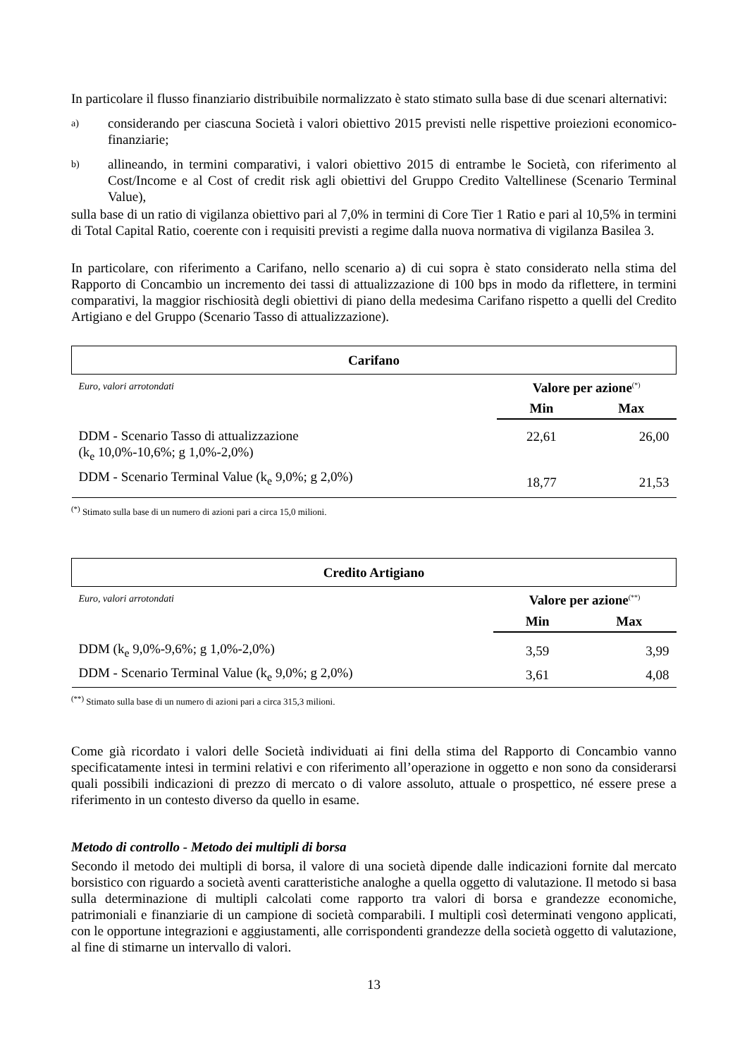In particolare il flusso finanziario distribuibile normalizzato è stato stimato sulla base di due scenari alternativi:
a) considerando per ciascuna Società i valori obiettivo 2015 previsti nelle rispettive proiezioni economico-finanziarie;
b) allineando, in termini comparativi, i valori obiettivo 2015 di entrambe le Società, con riferimento al Cost/Income e al Cost of credit risk agli obiettivi del Gruppo Credito Valtellinese (Scenario Terminal Value),
sulla base di un ratio di vigilanza obiettivo pari al 7,0% in termini di Core Tier 1 Ratio e pari al 10,5% in termini di Total Capital Ratio, coerente con i requisiti previsti a regime dalla nuova normativa di vigilanza Basilea 3.
In particolare, con riferimento a Carifano, nello scenario a) di cui sopra è stato considerato nella stima del Rapporto di Concambio un incremento dei tassi di attualizzazione di 100 bps in modo da riflettere, in termini comparativi, la maggior rischiosità degli obiettivi di piano della medesima Carifano rispetto a quelli del Credito Artigiano e del Gruppo (Scenario Tasso di attualizzazione).
| Carifano | | |
| Euro, valori arrotondati | Valore per azione<sup>(*)</sup> | |
| | Min | Max |
| DDM - Scenario Tasso di attualizzazione (k<sub>e</sub> 10,0%-10,6%; g 1,0%-2,0%) | 22,61 | 26,00 |
| DDM - Scenario Terminal Value (k<sub>e</sub> 9,0%; g 2,0%) | 18,77 | 21,53 |
<sup>(*)</sup> Stimato sulla base di un numero di azioni pari a circa 15,0 milioni.
| Credito Artigiano | | |
| Euro, valori arrotondati | Valore per azione<sup>(**)</sup> | |
| | Min | Max |
| DDM (k<sub>e</sub> 9,0%-9,6%; g 1,0%-2,0%) | 3,59 | 3,99 |
| DDM - Scenario Terminal Value (k<sub>e</sub> 9,0%; g 2,0%) | 3,61 | 4,08 |
<sup>(**)</sup> Stimato sulla base di un numero di azioni pari a circa 315,3 milioni.
Come già ricordato i valori delle Società individuati ai fini della stima del Rapporto di Concambio vanno specificatamente intesi in termini relativi e con riferimento all’operazione in oggetto e non sono da considerarsi quali possibili indicazioni di prezzo di mercato o di valore assoluto, attuale o prospettico, né essere prese a riferimento in un contesto diverso da quello in esame.
Metodo di controllo - Metodo dei multipli di borsa
Secondo il metodo dei multipli di borsa, il valore di una società dipende dalle indicazioni fornite dal mercato borsistico con riguardo a società aventi caratteristiche analoghe a quella oggetto di valutazione. Il metodo si basa sulla determinazione di multipli calcolati come rapporto tra valori di borsa e grandezze economiche, patrimoniali e finanziarie di un campione di società comparabili. I multipli così determinati vengono applicati, con le opportune integrazioni e aggiustamenti, alle corrispondenti grandezze della società oggetto di valutazione, al fine di stimarne un intervallo di valori.
13